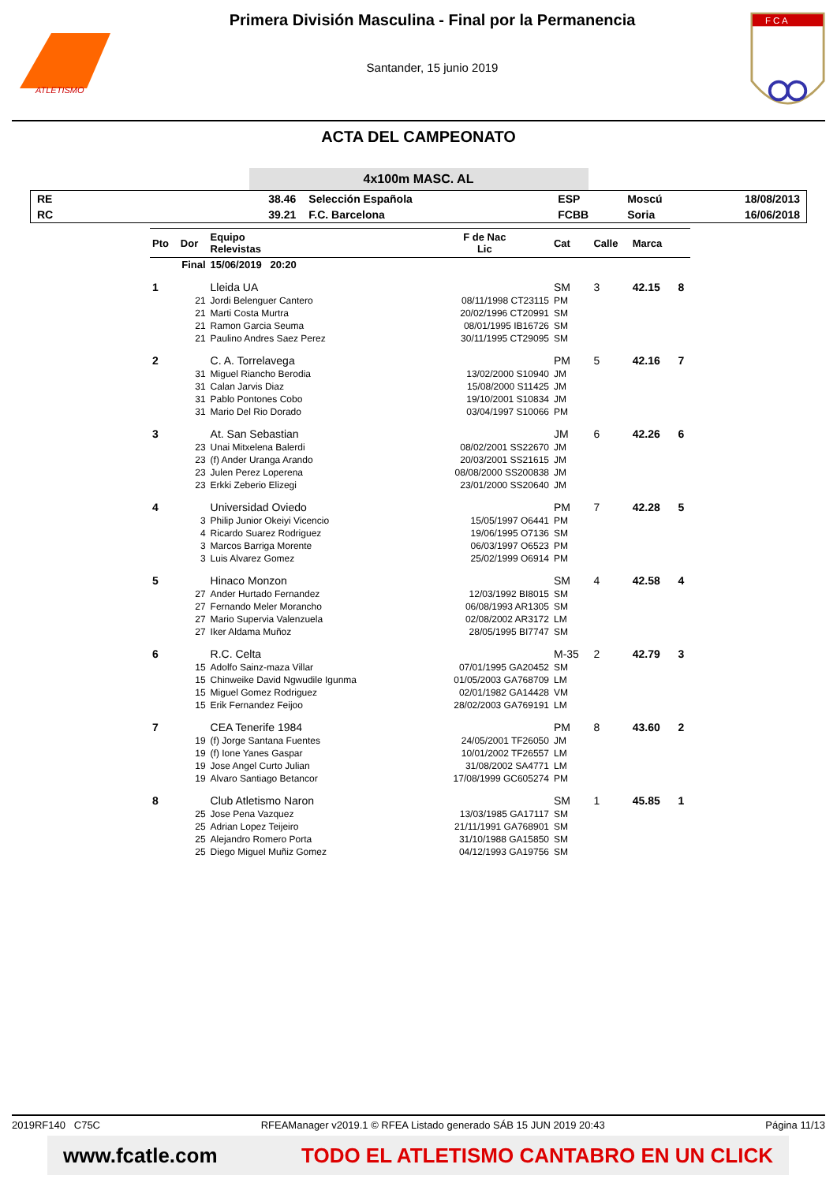ATLETISMO
Primera División Masculina - Final por la Permanencia
Santander, 15 junio 2019
F C A
ACTA DEL CAMPEONATO
4x100m MASC. AL
| RE | 38.46 | Selección Española | ESP | Moscú | 18/08/2013 |
| RC | 39.21 | F.C. Barcelona | FCBB | Soria | 16/06/2018 |
| Pto | Dor | Equipo Relevistas | F de Nac Lic | Cat | Calle | Marca | |
| --- | --- | --- | --- | --- | --- | --- | --- |
| Final | | 15/06/2019 20:20 | | | | | |
| 1 | | Lleida UA | | SM | 3 | 42.15 | 8 |
| | 21 | Jordi Belenguer Cantero | 08/11/1998 CT23115 | PM | | | |
| | 21 | Marti Costa Murtra | 20/02/1996 CT20991 | SM | | | |
| | 21 | Ramon Garcia Seuma | 08/01/1995 IB16726 | SM | | | |
| | 21 | Paulino Andres Saez Perez | 30/11/1995 CT29095 | SM | | | |
| 2 | | C. A. Torrelavega | | PM | 5 | 42.16 | 7 |
| | 31 | Miguel Riancho Berodia | 13/02/2000 S10940 | JM | | | |
| | 31 | Calan Jarvis Diaz | 15/08/2000 S11425 | JM | | | |
| | 31 | Pablo Pontones Cobo | 19/10/2001 S10834 | JM | | | |
| | 31 | Mario Del Rio Dorado | 03/04/1997 S10066 | PM | | | |
| 3 | | At. San Sebastian | | JM | 6 | 42.26 | 6 |
| | 23 | Unai Mitxelena Balerdi | 08/02/2001 SS22670 | JM | | | |
| | 23 | (f) Ander Uranga Arando | 20/03/2001 SS21615 | JM | | | |
| | 23 | Julen Perez Loperena | 08/08/2000 SS200838 | JM | | | |
| | 23 | Erkki Zeberio Elizegi | 23/01/2000 SS20640 | JM | | | |
| 4 | | Universidad Oviedo | | PM | 7 | 42.28 | 5 |
| | 3 | Philip Junior Okeiyi Vicencio | 15/05/1997 O6441 | PM | | | |
| | 4 | Ricardo Suarez Rodriguez | 19/06/1995 O7136 | SM | | | |
| | 3 | Marcos Barriga Morente | 06/03/1997 O6523 | PM | | | |
| | 3 | Luis Alvarez Gomez | 25/02/1999 O6914 | PM | | | |
| 5 | | Hinaco Monzon | | SM | 4 | 42.58 | 4 |
| | 27 | Ander Hurtado Fernandez | 12/03/1992 BI8015 | SM | | | |
| | 27 | Fernando Meler Morancho | 06/08/1993 AR1305 | SM | | | |
| | 27 | Mario Supervia Valenzuela | 02/08/2002 AR3172 | LM | | | |
| | 27 | Iker Aldama Muñoz | 28/05/1995 BI7747 | SM | | | |
| 6 | | R.C. Celta | | M-35 | 2 | 42.79 | 3 |
| | 15 | Adolfo Sainz-maza Villar | 07/01/1995 GA20452 | SM | | | |
| | 15 | Chinweike David Ngwudile Igunma | 01/05/2003 GA768709 | LM | | | |
| | 15 | Miguel Gomez Rodriguez | 02/01/1982 GA14428 | VM | | | |
| | 15 | Erik Fernandez Feijoo | 28/02/2003 GA769191 | LM | | | |
| 7 | | CEA Tenerife 1984 | | PM | 8 | 43.60 | 2 |
| | 19 | (f) Jorge Santana Fuentes | 24/05/2001 TF26050 | JM | | | |
| | 19 | (f) Ione Yanes Gaspar | 10/01/2002 TF26557 | LM | | | |
| | 19 | Jose Angel Curto Julian | 31/08/2002 SA4771 | LM | | | |
| | 19 | Alvaro Santiago Betancor | 17/08/1999 GC605274 | PM | | | |
| 8 | | Club Atletismo Naron | | SM | 1 | 45.85 | 1 |
| | 25 | Jose Pena Vazquez | 13/03/1985 GA17117 | SM | | | |
| | 25 | Adrian Lopez Teijeiro | 21/11/1991 GA768901 | SM | | | |
| | 25 | Alejandro Romero Porta | 31/10/1988 GA15850 | SM | | | |
| | 25 | Diego Miguel Muñiz Gomez | 04/12/1993 GA19756 | SM | | | |
2019RF140 C75C RFEAManager v2019.1 © RFEA Listado generado SÁB 15 JUN 2019 20:43 Página 11/13
www.fcatle.com TODO EL ATLETISMO CANTABRO EN UN CLICK